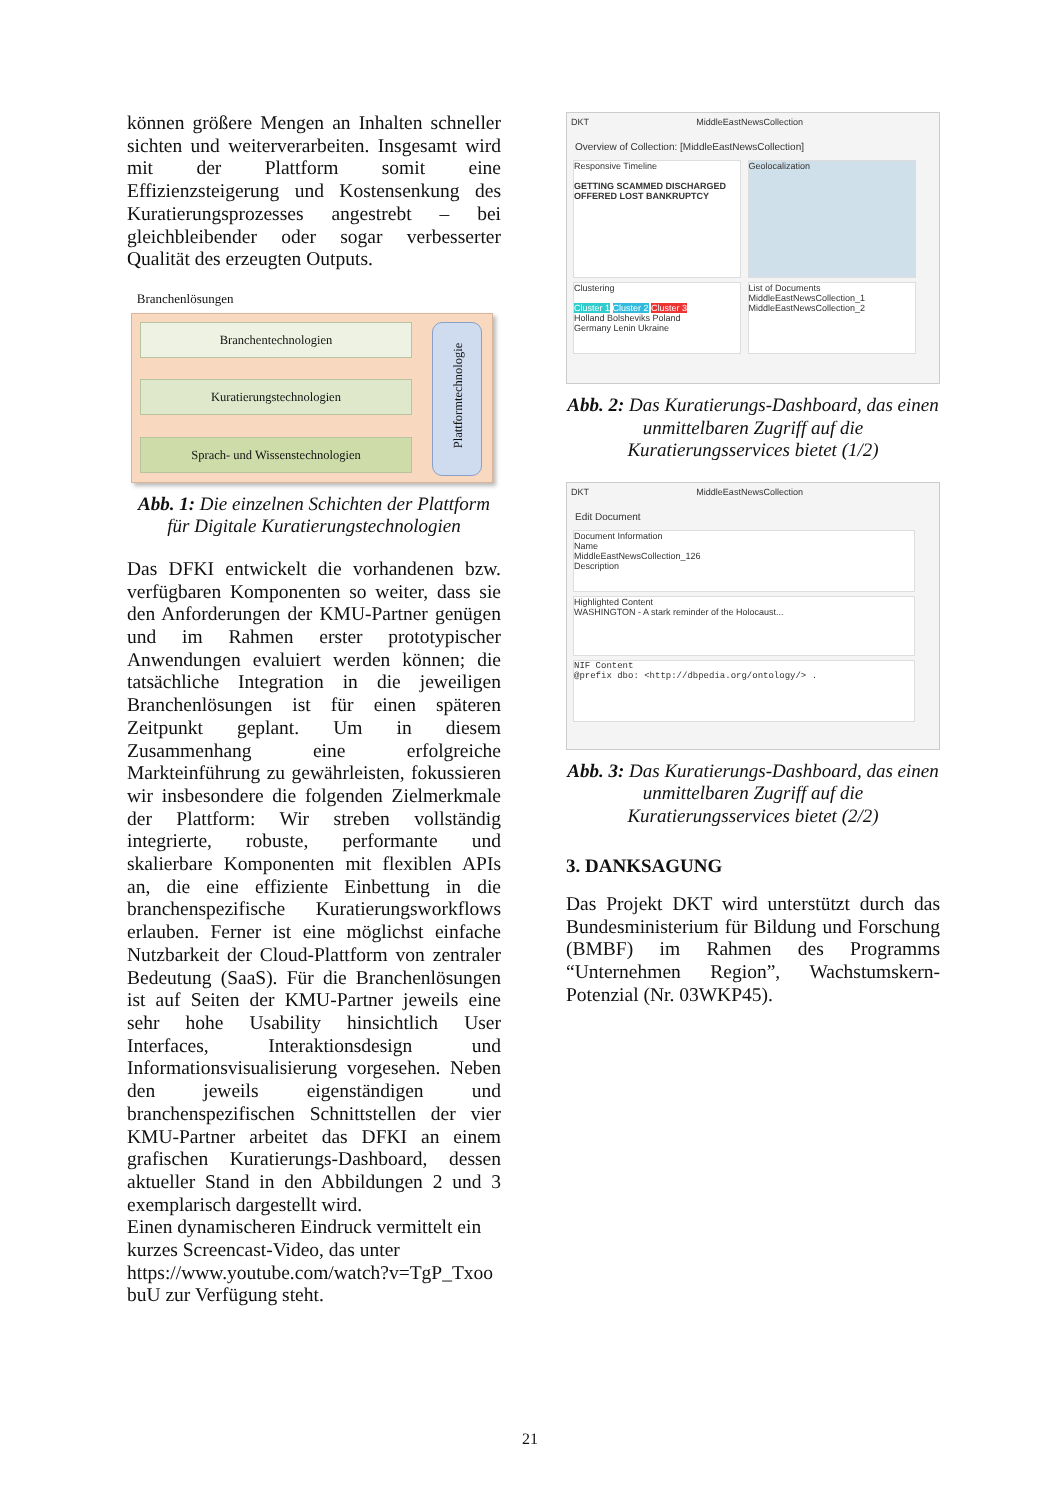können größere Mengen an Inhalten schneller sichten und weiterverarbeiten. Insgesamt wird mit der Plattform somit eine Effizienzsteigerung und Kostensenkung des Kuratierungsprozesses angestrebt – bei gleichbleibender oder sogar verbesserter Qualität des erzeugten Outputs.
Branchenlösungen
Branchentechnologien
Kuratierungstechnologien
Sprach- und Wissenstechnologien
Plattformtechnologie
Abb. 1: Die einzelnen Schichten der Plattform für Digitale Kuratierungstechnologien
Das DFKI entwickelt die vorhandenen bzw. verfügbaren Komponenten so weiter, dass sie den Anforderungen der KMU-Partner genügen und im Rahmen erster prototypischer Anwendungen evaluiert werden können; die tatsächliche Integration in die jeweiligen Branchenlösungen ist für einen späteren Zeitpunkt geplant. Um in diesem Zusammenhang eine erfolgreiche Markteinführung zu gewährleisten, fokussieren wir insbesondere die folgenden Zielmerkmale der Plattform: Wir streben vollständig integrierte, robuste, performante und skalierbare Komponenten mit flexiblen APIs an, die eine effiziente Einbettung in die branchenspezifische Kuratierungsworkflows erlauben. Ferner ist eine möglichst einfache Nutzbarkeit der Cloud-Plattform von zentraler Bedeutung (SaaS). Für die Branchenlösungen ist auf Seiten der KMU-Partner jeweils eine sehr hohe Usability hinsichtlich User Interfaces, Interaktionsdesign und Informationsvisualisierung vorgesehen. Neben den jeweils eigenständigen und branchenspezifischen Schnittstellen der vier KMU-Partner arbeitet das DFKI an einem grafischen Kuratierungs-Dashboard, dessen aktueller Stand in den Abbildungen 2 und 3 exemplarisch dargestellt wird.
Einen dynamischeren Eindruck vermittelt ein kurzes Screencast-Video, das unter https://www.youtube.com/watch?v=TgP_Txoo buU zur Verfügung steht.
DKT MiddleEastNewsCollection
Overview of Collection: [MiddleEastNewsCollection]
Responsive Timeline
GETTING SCAMMED DISCHARGED OFFERED LOST BANKRUPTCY
Geolocalization
Clustering
Cluster 1 Cluster 2 Cluster 3
Holland Bolsheviks Poland
Germany Lenin Ukraine
List of Documents
MiddleEastNewsCollection_1
MiddleEastNewsCollection_2
Abb. 2: Das Kuratierungs-Dashboard, das einen unmittelbaren Zugriff auf die Kuratierungsservices bietet (1/2)
DKT MiddleEastNewsCollection
Edit Document
Document Information
Name
MiddleEastNewsCollection_126
Description
Highlighted Content
WASHINGTON - A stark reminder of the Holocaust...
NIF Content
@prefix dbo: <http://dbpedia.org/ontology/> .
Abb. 3: Das Kuratierungs-Dashboard, das einen unmittelbaren Zugriff auf die Kuratierungsservices bietet (2/2)
3. DANKSAGUNG
Das Projekt DKT wird unterstützt durch das Bundesministerium für Bildung und Forschung (BMBF) im Rahmen des Programms “Unternehmen Region”, Wachstumskern-Potenzial (Nr. 03WKP45).
21